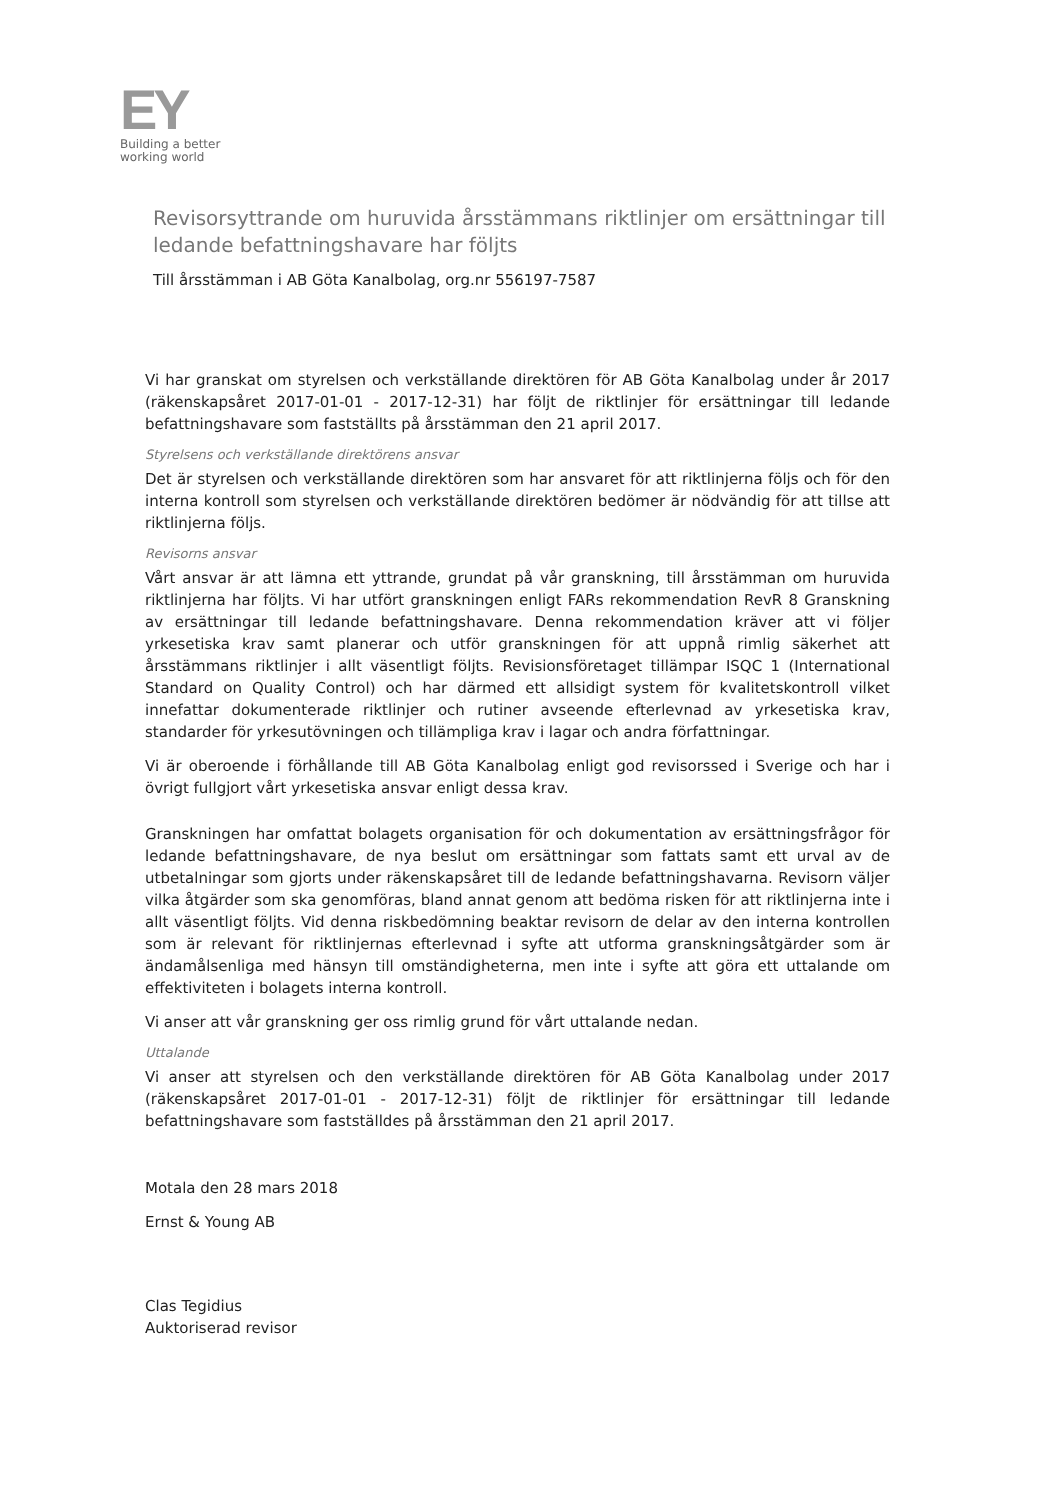EY
Building a better
working world
Revisorsyttrande om huruvida årsstämmans riktlinjer om ersättningar till ledande befattningshavare har följts
Till årsstämman i AB Göta Kanalbolag, org.nr 556197-7587
Vi har granskat om styrelsen och verkställande direktören för AB Göta Kanalbolag under år 2017 (räkenskapsåret 2017-01-01 - 2017-12-31) har följt de riktlinjer för ersättningar till ledande befattningshavare som fastställts på årsstämman den 21 april 2017.
Styrelsens och verkställande direktörens ansvar
Det är styrelsen och verkställande direktören som har ansvaret för att riktlinjerna följs och för den interna kontroll som styrelsen och verkställande direktören bedömer är nödvändig för att tillse att riktlinjerna följs.
Revisorns ansvar
Vårt ansvar är att lämna ett yttrande, grundat på vår granskning, till årsstämman om huruvida riktlinjerna har följts. Vi har utfört granskningen enligt FARs rekommendation RevR 8 Granskning av ersättningar till ledande befattningshavare. Denna rekommendation kräver att vi följer yrkesetiska krav samt planerar och utför granskningen för att uppnå rimlig säkerhet att årsstämmans riktlinjer i allt väsentligt följts. Revisionsföretaget tillämpar ISQC 1 (International Standard on Quality Control) och har därmed ett allsidigt system för kvalitetskontroll vilket innefattar dokumenterade riktlinjer och rutiner avseende efterlevnad av yrkesetiska krav, standarder för yrkesutövningen och tillämpliga krav i lagar och andra författningar.
Vi är oberoende i förhållande till AB Göta Kanalbolag enligt god revisorssed i Sverige och har i övrigt fullgjort vårt yrkesetiska ansvar enligt dessa krav.
Granskningen har omfattat bolagets organisation för och dokumentation av ersättningsfrågor för ledande befattningshavare, de nya beslut om ersättningar som fattats samt ett urval av de utbetalningar som gjorts under räkenskapsåret till de ledande befattningshavarna. Revisorn väljer vilka åtgärder som ska genomföras, bland annat genom att bedöma risken för att riktlinjerna inte i allt väsentligt följts. Vid denna riskbedömning beaktar revisorn de delar av den interna kontrollen som är relevant för riktlinjernas efterlevnad i syfte att utforma granskningsåtgärder som är ändamålsenliga med hänsyn till omständigheterna, men inte i syfte att göra ett uttalande om effektiviteten i bolagets interna kontroll.
Vi anser att vår granskning ger oss rimlig grund för vårt uttalande nedan.
Uttalande
Vi anser att styrelsen och den verkställande direktören för AB Göta Kanalbolag under 2017 (räkenskapsåret 2017-01-01 - 2017-12-31) följt de riktlinjer för ersättningar till ledande befattningshavare som fastställdes på årsstämman den 21 april 2017.
Motala den 28 mars 2018
Ernst & Young AB
Clas Tegidius
Auktoriserad revisor